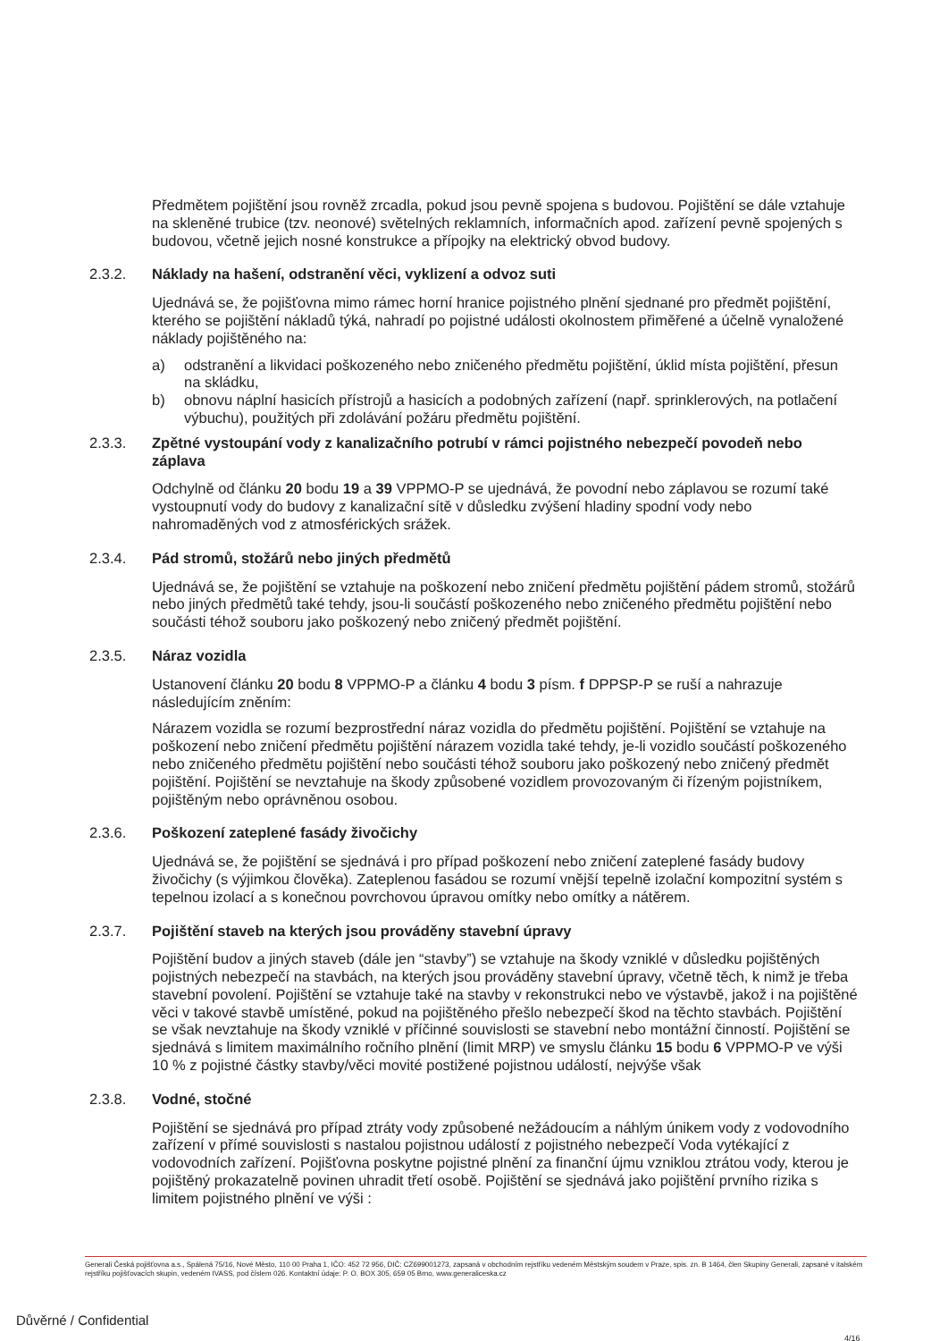Předmětem pojištění jsou rovněž zrcadla, pokud jsou pevně spojena s budovou. Pojištění se dále vztahuje na skleněné trubice (tzv. neonové) světelných reklamních, informačních apod. zařízení pevně spojených s budovou, včetně jejich nosné konstrukce a přípojky na elektrický obvod budovy.
2.3.2. Náklady na hašení, odstranění věci, vyklizení a odvoz suti
Ujednává se, že pojišťovna mimo rámec horní hranice pojistného plnění sjednané pro předmět pojištění, kterého se pojištění nákladů týká, nahradí po pojistné události okolnostem přiměřené a účelně vynaložené náklady pojištěného na:
a) odstranění a likvidaci poškozeného nebo zničeného předmětu pojištění, úklid místa pojištění, přesun na skládku,
b) obnovu náplní hasicích přístrojů a hasicích a podobných zařízení (např. sprinklerových, na potlačení výbuchu), použitých při zdolávání požáru předmětu pojištění.
2.3.3. Zpětné vystoupání vody z kanalizačního potrubí v rámci pojistného nebezpečí povodeň nebo záplava
Odchylně od článku 20 bodu 19 a 39 VPPMO-P se ujednává, že povodní nebo záplavou se rozumí také vystoupnutí vody do budovy z kanalizační sítě v důsledku zvýšení hladiny spodní vody nebo nahromaděných vod z atmosférických srážek.
2.3.4. Pád stromů, stožárů nebo jiných předmětů
Ujednává se, že pojištění se vztahuje na poškození nebo zničení předmětu pojištění pádem stromů, stožárů nebo jiných předmětů také tehdy, jsou-li součástí poškozeného nebo zničeného předmětu pojištění nebo součásti téhož souboru jako poškozený nebo zničený předmět pojištění.
2.3.5. Náraz vozidla
Ustanovení článku 20 bodu 8 VPPMO-P a článku 4 bodu 3 písm. f DPPSP-P se ruší a nahrazuje následujícím zněním:
Nárazem vozidla se rozumí bezprostřední náraz vozidla do předmětu pojištění. Pojištění se vztahuje na poškození nebo zničení předmětu pojištění nárazem vozidla také tehdy, je-li vozidlo součástí poškozeného nebo zničeného předmětu pojištění nebo součásti téhož souboru jako poškozený nebo zničený předmět pojištění. Pojištění se nevztahuje na škody způsobené vozidlem provozovaným či řízeným pojistníkem, pojištěným nebo oprávněnou osobou.
2.3.6. Poškození zateplené fasády živočichy
Ujednává se, že pojištění se sjednává i pro případ poškození nebo zničení zateplené fasády budovy živočichy (s výjimkou člověka). Zateplenou fasádou se rozumí vnější tepelně izolační kompozitní systém s tepelnou izolací a s konečnou povrchovou úpravou omítky nebo omítky a nátěrem.
2.3.7. Pojištění staveb na kterých jsou prováděny stavební úpravy
Pojištění budov a jiných staveb (dále jen “stavby”) se vztahuje na škody vzniklé v důsledku pojištěných pojistných nebezpečí na stavbách, na kterých jsou prováděny stavební úpravy, včetně těch, k nimž je třeba stavební povolení. Pojištění se vztahuje také na stavby v rekonstrukci nebo ve výstavbě, jakož i na pojištěné věci v takové stavbě umístěné, pokud na pojištěného přešlo nebezpečí škod na těchto stavbách. Pojištění se však nevztahuje na škody vzniklé v příčinné souvislosti se stavební nebo montážní činností. Pojištění se sjednává s limitem maximálního ročního plnění (limit MRP) ve smyslu článku 15 bodu 6 VPPMO-P ve výši 10 % z pojistné částky stavby/věci movité postižené pojistnou událostí, nejvýše však
2.3.8. Vodné, stočné
Pojištění se sjednává pro případ ztráty vody způsobené nežádoucím a náhlým únikem vody z vodovodního zařízení v přímé souvislosti s nastalou pojistnou událostí z pojistného nebezpečí Voda vytékající z vodovodních zařízení. Pojišťovna poskytne pojistné plnění za finanční újmu vzniklou ztrátou vody, kterou je pojištěný prokazatelně povinen uhradit třetí osobě. Pojištění se sjednává jako pojištění prvního rizika s limitem pojistného plnění ve výši :
Generali Česká pojišťovna a.s., Spálená 75/16, Nové Město, 110 00 Praha 1, IČO: 452 72 956, DIČ: CZ699001273, zapsaná v obchodním rejstříku vedeném Městským soudem v Praze, spis. zn. B 1464, člen Skupiny Generali, zapsané v italském rejstříku pojišťovacích skupin, vedeném IVASS, pod číslem 026. Kontaktní údaje: P. O. BOX 305, 659 05 Brno, www.generaliceska.cz
Důvěrné / Confidential
4/16